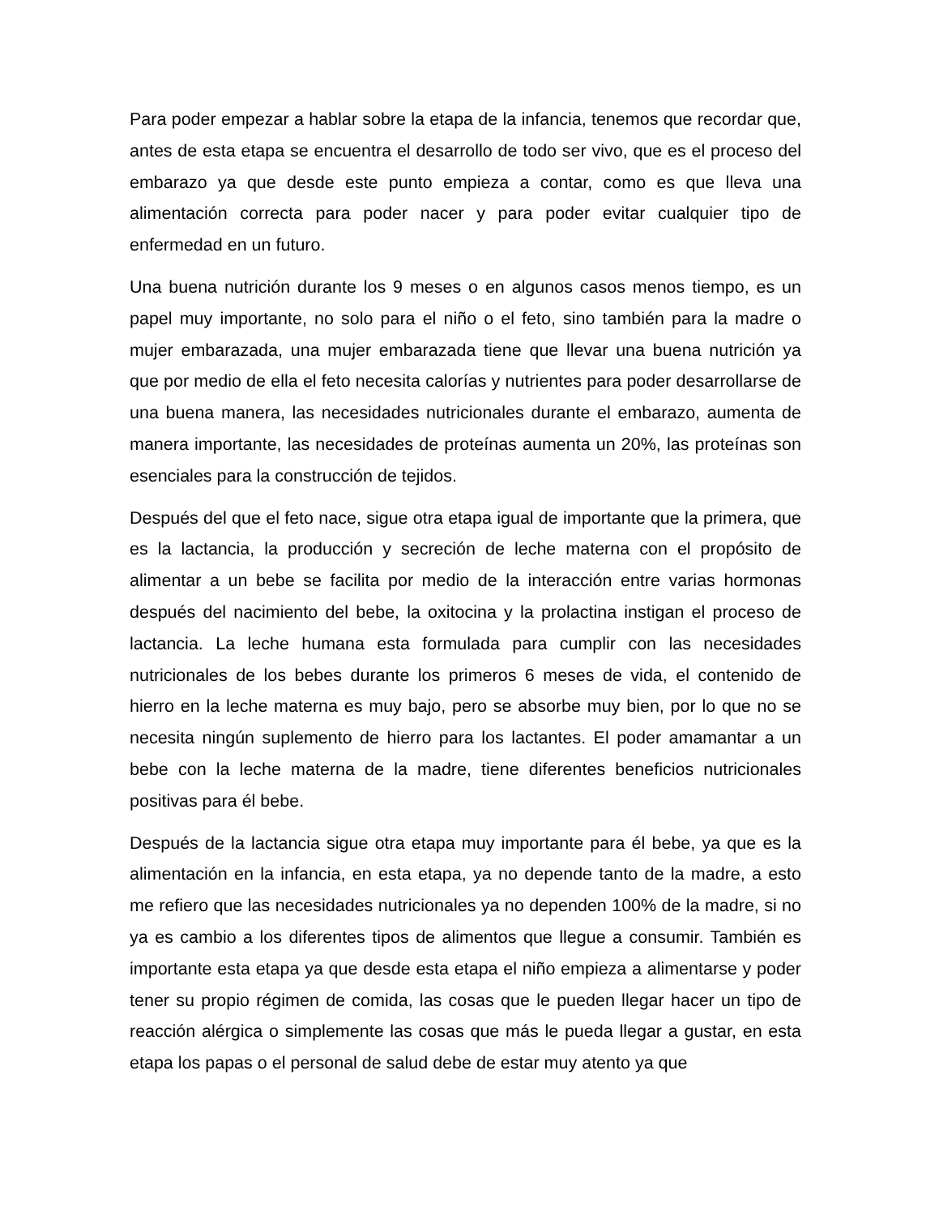Para poder empezar a hablar sobre la etapa de la infancia, tenemos que recordar que, antes de esta etapa se encuentra el desarrollo de todo ser vivo, que es el proceso del embarazo ya que desde este punto empieza a contar, como es que lleva una alimentación correcta para poder nacer y para poder evitar cualquier tipo de enfermedad en un futuro.
Una buena nutrición durante los 9 meses o en algunos casos menos tiempo, es un papel muy importante, no solo para el niño o el feto, sino también para la madre o mujer embarazada, una mujer embarazada tiene que llevar una buena nutrición ya que por medio de ella el feto necesita calorías y nutrientes para poder desarrollarse de una buena manera, las necesidades nutricionales durante el embarazo, aumenta de manera importante, las necesidades de proteínas aumenta un 20%, las proteínas son esenciales para la construcción de tejidos.
Después del que el feto nace, sigue otra etapa igual de importante que la primera, que es la lactancia, la producción y secreción de leche materna con el propósito de alimentar a un bebe se facilita por medio de la interacción entre varias hormonas después del nacimiento del bebe, la oxitocina y la prolactina instigan el proceso de lactancia. La leche humana esta formulada para cumplir con las necesidades nutricionales de los bebes durante los primeros 6 meses de vida, el contenido de hierro en la leche materna es muy bajo, pero se absorbe muy bien, por lo que no se necesita ningún suplemento de hierro para los lactantes. El poder amamantar a un bebe con la leche materna de la madre, tiene diferentes beneficios nutricionales positivas para él bebe.
Después de la lactancia sigue otra etapa muy importante para él bebe, ya que es la alimentación en la infancia, en esta etapa, ya no depende tanto de la madre, a esto me refiero que las necesidades nutricionales ya no dependen 100% de la madre, si no ya es cambio a los diferentes tipos de alimentos que llegue a consumir. También es importante esta etapa ya que desde esta etapa el niño empieza a alimentarse y poder tener su propio régimen de comida, las cosas que le pueden llegar hacer un tipo de reacción alérgica o simplemente las cosas que más le pueda llegar a gustar, en esta etapa los papas o el personal de salud debe de estar muy atento ya que